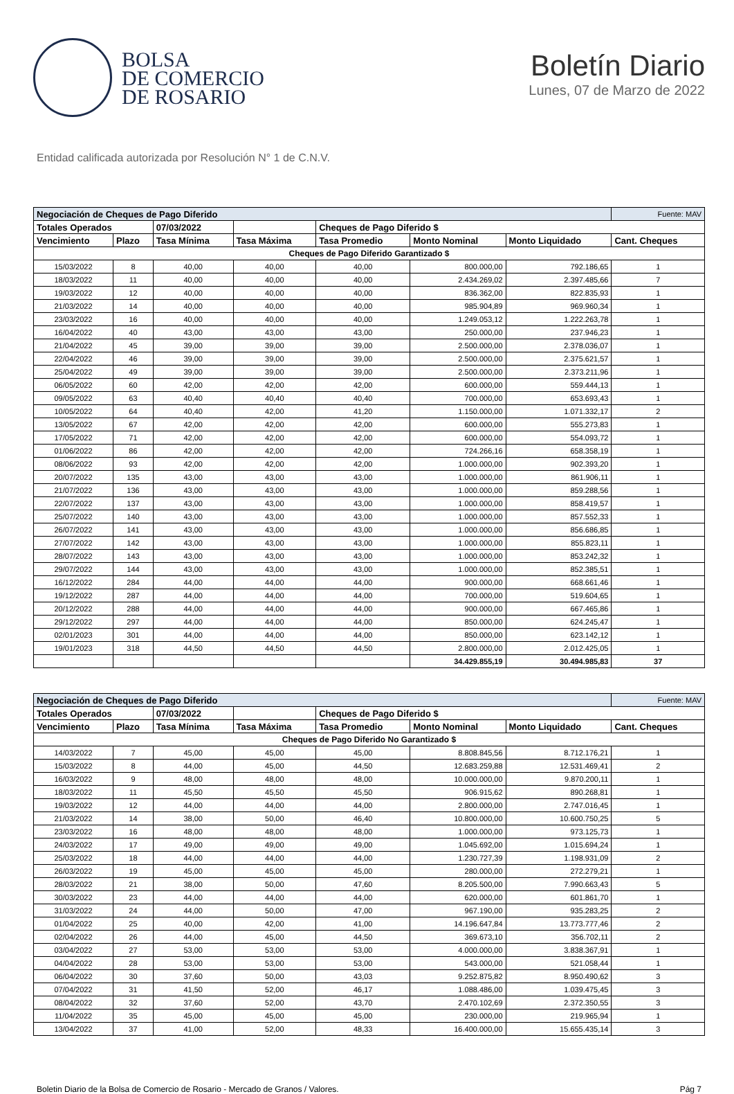BOLSA
DE COMERCIO
DE ROSARIO
Boletín Diario
Lunes, 07 de Marzo de 2022
Entidad calificada autorizada por Resolución N° 1 de C.N.V.
| Negociación de Cheques de Pago Diferido | | | | | | | Fuente: MAV |
| Totales Operados | | 07/03/2022 | | Cheques de Pago Diferido $ | | | |
| Vencimiento | Plazo | Tasa Mínima | Tasa Máxima | Tasa Promedio | Monto Nominal | Monto Liquidado | Cant. Cheques |
| Cheques de Pago Diferido Garantizado $ | | | | | | | |
| 15/03/2022 | 8 | 40,00 | 40,00 | 40,00 | 800.000,00 | 792.186,65 | 1 |
| 18/03/2022 | 11 | 40,00 | 40,00 | 40,00 | 2.434.269,02 | 2.397.485,66 | 7 |
| 19/03/2022 | 12 | 40,00 | 40,00 | 40,00 | 836.362,00 | 822.835,93 | 1 |
| 21/03/2022 | 14 | 40,00 | 40,00 | 40,00 | 985.904,89 | 969.960,34 | 1 |
| 23/03/2022 | 16 | 40,00 | 40,00 | 40,00 | 1.249.053,12 | 1.222.263,78 | 1 |
| 16/04/2022 | 40 | 43,00 | 43,00 | 43,00 | 250.000,00 | 237.946,23 | 1 |
| 21/04/2022 | 45 | 39,00 | 39,00 | 39,00 | 2.500.000,00 | 2.378.036,07 | 1 |
| 22/04/2022 | 46 | 39,00 | 39,00 | 39,00 | 2.500.000,00 | 2.375.621,57 | 1 |
| 25/04/2022 | 49 | 39,00 | 39,00 | 39,00 | 2.500.000,00 | 2.373.211,96 | 1 |
| 06/05/2022 | 60 | 42,00 | 42,00 | 42,00 | 600.000,00 | 559.444,13 | 1 |
| 09/05/2022 | 63 | 40,40 | 40,40 | 40,40 | 700.000,00 | 653.693,43 | 1 |
| 10/05/2022 | 64 | 40,40 | 42,00 | 41,20 | 1.150.000,00 | 1.071.332,17 | 2 |
| 13/05/2022 | 67 | 42,00 | 42,00 | 42,00 | 600.000,00 | 555.273,83 | 1 |
| 17/05/2022 | 71 | 42,00 | 42,00 | 42,00 | 600.000,00 | 554.093,72 | 1 |
| 01/06/2022 | 86 | 42,00 | 42,00 | 42,00 | 724.266,16 | 658.358,19 | 1 |
| 08/06/2022 | 93 | 42,00 | 42,00 | 42,00 | 1.000.000,00 | 902.393,20 | 1 |
| 20/07/2022 | 135 | 43,00 | 43,00 | 43,00 | 1.000.000,00 | 861.906,11 | 1 |
| 21/07/2022 | 136 | 43,00 | 43,00 | 43,00 | 1.000.000,00 | 859.288,56 | 1 |
| 22/07/2022 | 137 | 43,00 | 43,00 | 43,00 | 1.000.000,00 | 858.419,57 | 1 |
| 25/07/2022 | 140 | 43,00 | 43,00 | 43,00 | 1.000.000,00 | 857.552,33 | 1 |
| 26/07/2022 | 141 | 43,00 | 43,00 | 43,00 | 1.000.000,00 | 856.686,85 | 1 |
| 27/07/2022 | 142 | 43,00 | 43,00 | 43,00 | 1.000.000,00 | 855.823,11 | 1 |
| 28/07/2022 | 143 | 43,00 | 43,00 | 43,00 | 1.000.000,00 | 853.242,32 | 1 |
| 29/07/2022 | 144 | 43,00 | 43,00 | 43,00 | 1.000.000,00 | 852.385,51 | 1 |
| 16/12/2022 | 284 | 44,00 | 44,00 | 44,00 | 900.000,00 | 668.661,46 | 1 |
| 19/12/2022 | 287 | 44,00 | 44,00 | 44,00 | 700.000,00 | 519.604,65 | 1 |
| 20/12/2022 | 288 | 44,00 | 44,00 | 44,00 | 900.000,00 | 667.465,86 | 1 |
| 29/12/2022 | 297 | 44,00 | 44,00 | 44,00 | 850.000,00 | 624.245,47 | 1 |
| 02/01/2023 | 301 | 44,00 | 44,00 | 44,00 | 850.000,00 | 623.142,12 | 1 |
| 19/01/2023 | 318 | 44,50 | 44,50 | 44,50 | 2.800.000,00 | 2.012.425,05 | 1 |
| | | | | | 34.429.855,19 | 30.494.985,83 | 37 |
| Negociación de Cheques de Pago Diferido | | | | | | | Fuente: MAV |
| Totales Operados | | 07/03/2022 | | Cheques de Pago Diferido $ | | | |
| Vencimiento | Plazo | Tasa Mínima | Tasa Máxima | Tasa Promedio | Monto Nominal | Monto Liquidado | Cant. Cheques |
| Cheques de Pago Diferido No Garantizado $ | | | | | | | |
| 14/03/2022 | 7 | 45,00 | 45,00 | 45,00 | 8.808.845,56 | 8.712.176,21 | 1 |
| 15/03/2022 | 8 | 44,00 | 45,00 | 44,50 | 12.683.259,88 | 12.531.469,41 | 2 |
| 16/03/2022 | 9 | 48,00 | 48,00 | 48,00 | 10.000.000,00 | 9.870.200,11 | 1 |
| 18/03/2022 | 11 | 45,50 | 45,50 | 45,50 | 906.915,62 | 890.268,81 | 1 |
| 19/03/2022 | 12 | 44,00 | 44,00 | 44,00 | 2.800.000,00 | 2.747.016,45 | 1 |
| 21/03/2022 | 14 | 38,00 | 50,00 | 46,40 | 10.800.000,00 | 10.600.750,25 | 5 |
| 23/03/2022 | 16 | 48,00 | 48,00 | 48,00 | 1.000.000,00 | 973.125,73 | 1 |
| 24/03/2022 | 17 | 49,00 | 49,00 | 49,00 | 1.045.692,00 | 1.015.694,24 | 1 |
| 25/03/2022 | 18 | 44,00 | 44,00 | 44,00 | 1.230.727,39 | 1.198.931,09 | 2 |
| 26/03/2022 | 19 | 45,00 | 45,00 | 45,00 | 280.000,00 | 272.279,21 | 1 |
| 28/03/2022 | 21 | 38,00 | 50,00 | 47,60 | 8.205.500,00 | 7.990.663,43 | 5 |
| 30/03/2022 | 23 | 44,00 | 44,00 | 44,00 | 620.000,00 | 601.861,70 | 1 |
| 31/03/2022 | 24 | 44,00 | 50,00 | 47,00 | 967.190,00 | 935.283,25 | 2 |
| 01/04/2022 | 25 | 40,00 | 42,00 | 41,00 | 14.196.647,84 | 13.773.777,46 | 2 |
| 02/04/2022 | 26 | 44,00 | 45,00 | 44,50 | 369.673,10 | 356.702,11 | 2 |
| 03/04/2022 | 27 | 53,00 | 53,00 | 53,00 | 4.000.000,00 | 3.838.367,91 | 1 |
| 04/04/2022 | 28 | 53,00 | 53,00 | 53,00 | 543.000,00 | 521.058,44 | 1 |
| 06/04/2022 | 30 | 37,60 | 50,00 | 43,03 | 9.252.875,82 | 8.950.490,62 | 3 |
| 07/04/2022 | 31 | 41,50 | 52,00 | 46,17 | 1.088.486,00 | 1.039.475,45 | 3 |
| 08/04/2022 | 32 | 37,60 | 52,00 | 43,70 | 2.470.102,69 | 2.372.350,55 | 3 |
| 11/04/2022 | 35 | 45,00 | 45,00 | 45,00 | 230.000,00 | 219.965,94 | 1 |
| 13/04/2022 | 37 | 41,00 | 52,00 | 48,33 | 16.400.000,00 | 15.655.435,14 | 3 |
Boletin Diario de la Bolsa de Comercio de Rosario - Mercado de Granos / Valores. Pág 7